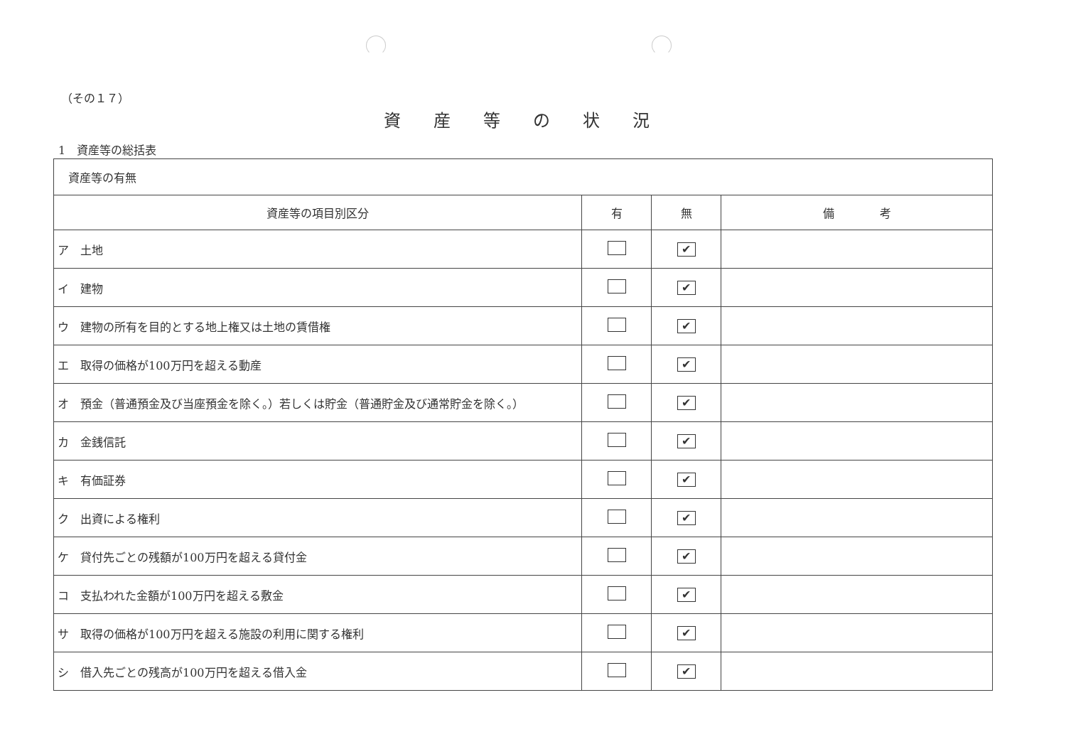（その１７）
資産等の状況
1　資産等の総括表
| 資産等の有無 | | | |
| 資産等の項目別区分 | 有 | 無 | 備 考 |
| ア 土地 | | ✔ | |
| イ 建物 | | ✔ | |
| ウ 建物の所有を目的とする地上権又は土地の賃借権 | | ✔ | |
| エ 取得の価格が100万円を超える動産 | | ✔ | |
| オ 預金（普通預金及び当座預金を除く。）若しくは貯金（普通貯金及び通常貯金を除く。） | | ✔ | |
| カ 金銭信託 | | ✔ | |
| キ 有価証券 | | ✔ | |
| ク 出資による権利 | | ✔ | |
| ケ 貸付先ごとの残額が100万円を超える貸付金 | | ✔ | |
| コ 支払われた金額が100万円を超える敷金 | | ✔ | |
| サ 取得の価格が100万円を超える施設の利用に関する権利 | | ✔ | |
| シ 借入先ごとの残高が100万円を超える借入金 | | ✔ | |